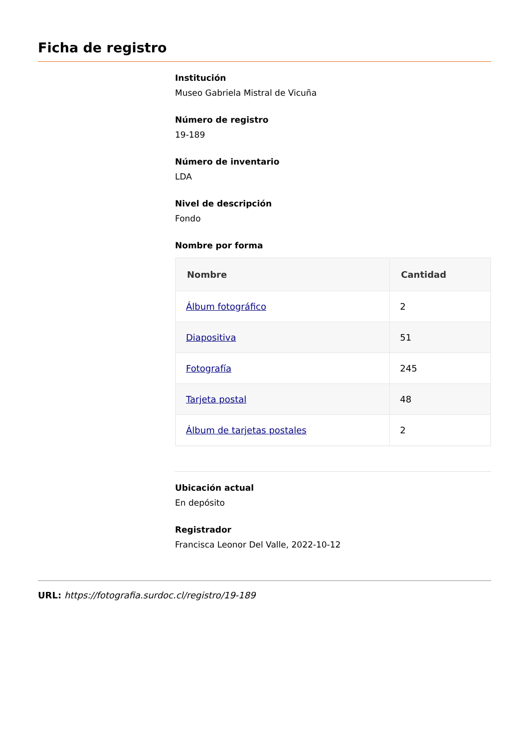Ficha de registro
Institución
Museo Gabriela Mistral de Vicuña
Número de registro
19-189
Número de inventario
LDA
Nivel de descripción
Fondo
Nombre por forma
| Nombre | Cantidad |
| --- | --- |
| Álbum fotográfico | 2 |
| Diapositiva | 51 |
| Fotografía | 245 |
| Tarjeta postal | 48 |
| Álbum de tarjetas postales | 2 |
Ubicación actual
En depósito
Registrador
Francisca Leonor Del Valle, 2022-10-12
URL: https://fotografia.surdoc.cl/registro/19-189